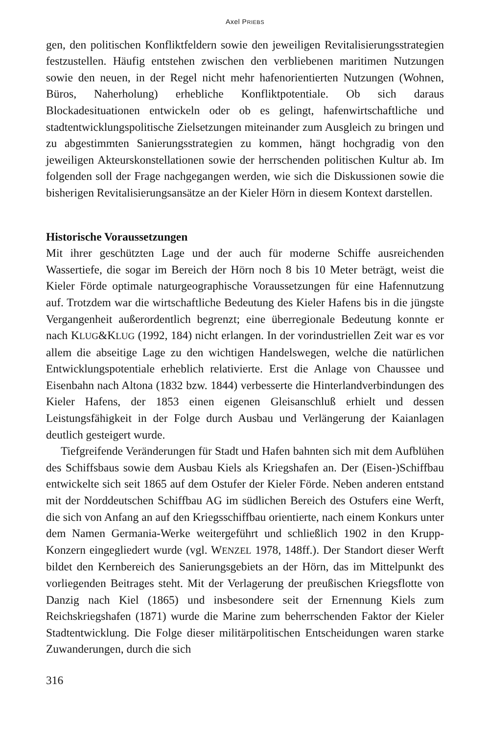Axel PRIEBS
gen, den politischen Konfliktfeldern sowie den jeweiligen Revitalisierungs­strategien festzustellen. Häufig entstehen zwischen den verbliebenen mariti­men Nutzungen sowie den neuen, in der Regel nicht mehr hafenorientierten Nutzungen (Wohnen, Büros, Naherholung) erhebliche Konfliktpotentiale. Ob sich daraus Blockadesituationen entwickeln oder ob es gelingt, hafen­wirtschaftliche und stadtentwicklungspolitische Zielsetzungen miteinander zum Ausgleich zu bringen und zu abgestimmten Sanierungsstrategien zu kommen, hängt hochgradig von den jeweiligen Akteurskonstellationen sowie der herrschenden politischen Kultur ab. Im folgenden soll der Frage nachgegangen werden, wie sich die Diskussionen sowie die bisherigen Revitalisierungsansätze an der Kieler Hörn in diesem Kontext darstellen.
Historische Voraussetzungen
Mit ihrer geschützten Lage und der auch für moderne Schiffe ausreichenden Wassertiefe, die sogar im Bereich der Hörn noch 8 bis 10 Meter beträgt, weist die Kieler Förde optimale naturgeographische Voraussetzungen für eine Hafennutzung auf. Trotzdem war die wirtschaftliche Bedeutung des Kieler Hafens bis in die jüngste Vergangenheit außerordentlich begrenzt; eine überregionale Bedeutung konnte er nach KLUG&KLUG (1992, 184) nicht erlangen. In der vorindustriellen Zeit war es vor allem die abseitige Lage zu den wichtigen Handelswegen, welche die natürlichen Entwick­lungspotentiale erheblich relativierte. Erst die Anlage von Chaussee und Eisenbahn nach Altona (1832 bzw. 1844) verbesserte die Hinterlandverbin­dungen des Kieler Hafens, der 1853 einen eigenen Gleisanschluß erhielt und dessen Leistungsfähigkeit in der Folge durch Ausbau und Verlängerung der Kaianlagen deutlich gesteigert wurde.
Tiefgreifende Veränderungen für Stadt und Hafen bahnten sich mit dem Aufblühen des Schiffsbaus sowie dem Ausbau Kiels als Kriegshafen an. Der (Eisen-)Schiffbau entwickelte sich seit 1865 auf dem Ostufer der Kieler Förde. Neben anderen entstand mit der Norddeutschen Schiffbau AG im südlichen Bereich des Ostufers eine Werft, die sich von Anfang an auf den Kriegsschiffbau orientierte, nach einem Konkurs unter dem Namen Germa­nia-Werke weitergeführt und schließlich 1902 in den Krupp-Konzern einge­gliedert wurde (vgl. WENZEL 1978, 148ff.). Der Standort dieser Werft bil­det den Kernbereich des Sanierungsgebiets an der Hörn, das im Mittelpunkt des vorliegenden Beitrages steht. Mit der Verlagerung der preußischen Kriegsflotte von Danzig nach Kiel (1865) und insbesondere seit der Ernen­nung Kiels zum Reichskriegshafen (1871) wurde die Marine zum beherr­schenden Faktor der Kieler Stadtentwicklung. Die Folge dieser militär­politischen Entscheidungen waren starke Zuwanderungen, durch die sich
316